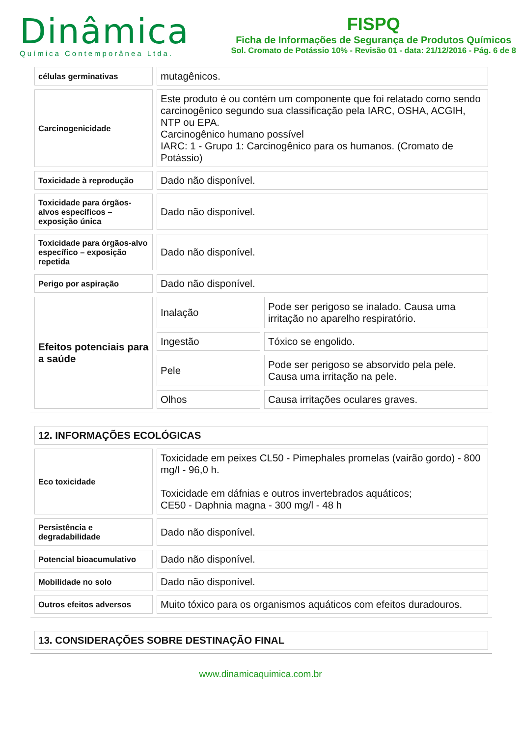Dinâmica
Química Contemporânea Ltda.
FISPQ
Ficha de Informações de Segurança de Produtos Químicos
Sol. Cromato de Potássio 10% - Revisão 01 - data: 21/12/2016 - Pág. 6 de 8
| células germinativas | mutagênicos. | |
| Carcinogenicidade | Este produto é ou contém um componente que foi relatado como sendo carcinogênico segundo sua classificação pela IARC, OSHA, ACGIH, NTP ou EPA. Carcinogênico humano possível IARC: 1 - Grupo 1: Carcinogênico para os humanos. (Cromato de Potássio) | |
| Toxicidade à reprodução | Dado não disponível. | |
| Toxicidade para órgãos-alvos específicos – exposição única | Dado não disponível. | |
| Toxicidade para órgãos-alvo específico – exposição repetida | Dado não disponível. | |
| Perigo por aspiração | Dado não disponível. | |
| Efeitos potenciais para a saúde | Inalação | Pode ser perigoso se inalado. Causa uma irritação no aparelho respiratório. |
| | Ingestão | Tóxico se engolido. |
| | Pele | Pode ser perigoso se absorvido pela pele. Causa uma irritação na pele. |
| | Olhos | Causa irritações oculares graves. |
| 12. INFORMAÇÕES ECOLÓGICAS | |
| Eco toxicidade | Toxicidade em peixes CL50 - Pimephales promelas (vairão gordo) - 800 mg/l - 96,0 h. Toxicidade em dáfnias e outros invertebrados aquáticos; CE50 - Daphnia magna - 300 mg/l - 48 h |
| Persistência e degradabilidade | Dado não disponível. |
| Potencial bioacumulativo | Dado não disponível. |
| Mobilidade no solo | Dado não disponível. |
| Outros efeitos adversos | Muito tóxico para os organismos aquáticos com efeitos duradouros. |
| 13. CONSIDERAÇÕES SOBRE DESTINAÇÃO FINAL |
www.dinamicaquimica.com.br